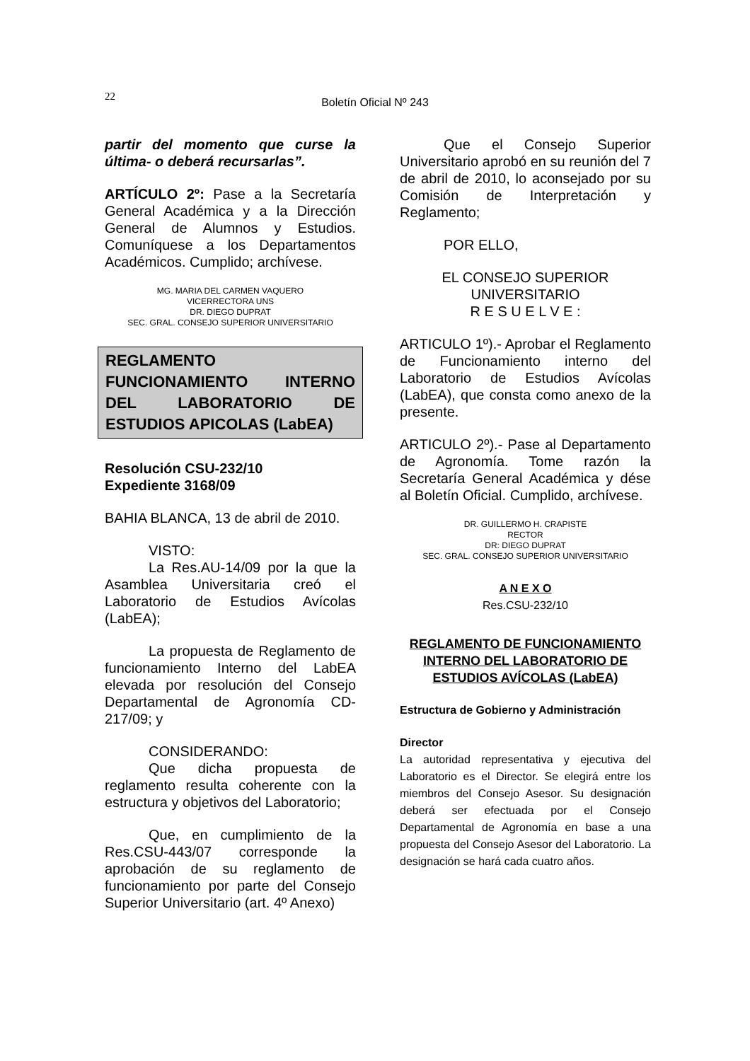22
Boletín Oficial Nº 243
partir del momento que curse la última- o deberá recursarlas”.
ARTÍCULO 2º: Pase a la Secretaría General Académica y a la Dirección General de Alumnos y Estudios. Comuníquese a los Departamentos Académicos. Cumplido; archívese.
MG. MARIA DEL CARMEN VAQUERO
VICERRECTORA UNS
DR. DIEGO DUPRAT
SEC. GRAL. CONSEJO SUPERIOR UNIVERSITARIO
REGLAMENTO FUNCIONAMIENTO INTERNO DEL LABORATORIO DE ESTUDIOS APICOLAS (LabEA)
Resolución CSU-232/10
Expediente 3168/09
BAHIA BLANCA, 13 de abril de 2010.
VISTO:
La Res.AU-14/09 por la que la Asamblea Universitaria creó el Laboratorio de Estudios Avícolas (LabEA);
La propuesta de Reglamento de funcionamiento Interno del LabEA elevada por resolución del Consejo Departamental de Agronomía CD-217/09; y
CONSIDERANDO:
Que dicha propuesta de reglamento resulta coherente con la estructura y objetivos del Laboratorio;
Que, en cumplimiento de la Res.CSU-443/07 corresponde la aprobación de su reglamento de funcionamiento por parte del Consejo Superior Universitario (art. 4º Anexo)
Que el Consejo Superior Universitario aprobó en su reunión del 7 de abril de 2010, lo aconsejado por su Comisión de Interpretación y Reglamento;
POR ELLO,
EL CONSEJO SUPERIOR
UNIVERSITARIO
R E S U E L V E :
ARTICULO 1º).- Aprobar el Reglamento de Funcionamiento interno del Laboratorio de Estudios Avícolas (LabEA), que consta como anexo de la presente.
ARTICULO 2º).- Pase al Departamento de Agronomía. Tome razón la Secretaría General Académica y dése al Boletín Oficial. Cumplido, archívese.
DR. GUILLERMO H. CRAPISTE
RECTOR
DR: DIEGO DUPRAT
SEC. GRAL. CONSEJO SUPERIOR UNIVERSITARIO
A N E X O
Res.CSU-232/10
REGLAMENTO DE FUNCIONAMIENTO INTERNO DEL LABORATORIO DE ESTUDIOS AVÍCOLAS (LabEA)
Estructura de Gobierno y Administración
Director
La autoridad representativa y ejecutiva del Laboratorio es el Director. Se elegirá entre los miembros del Consejo Asesor. Su designación deberá ser efectuada por el Consejo Departamental de Agronomía en base a una propuesta del Consejo Asesor del Laboratorio. La designación se hará cada cuatro años.